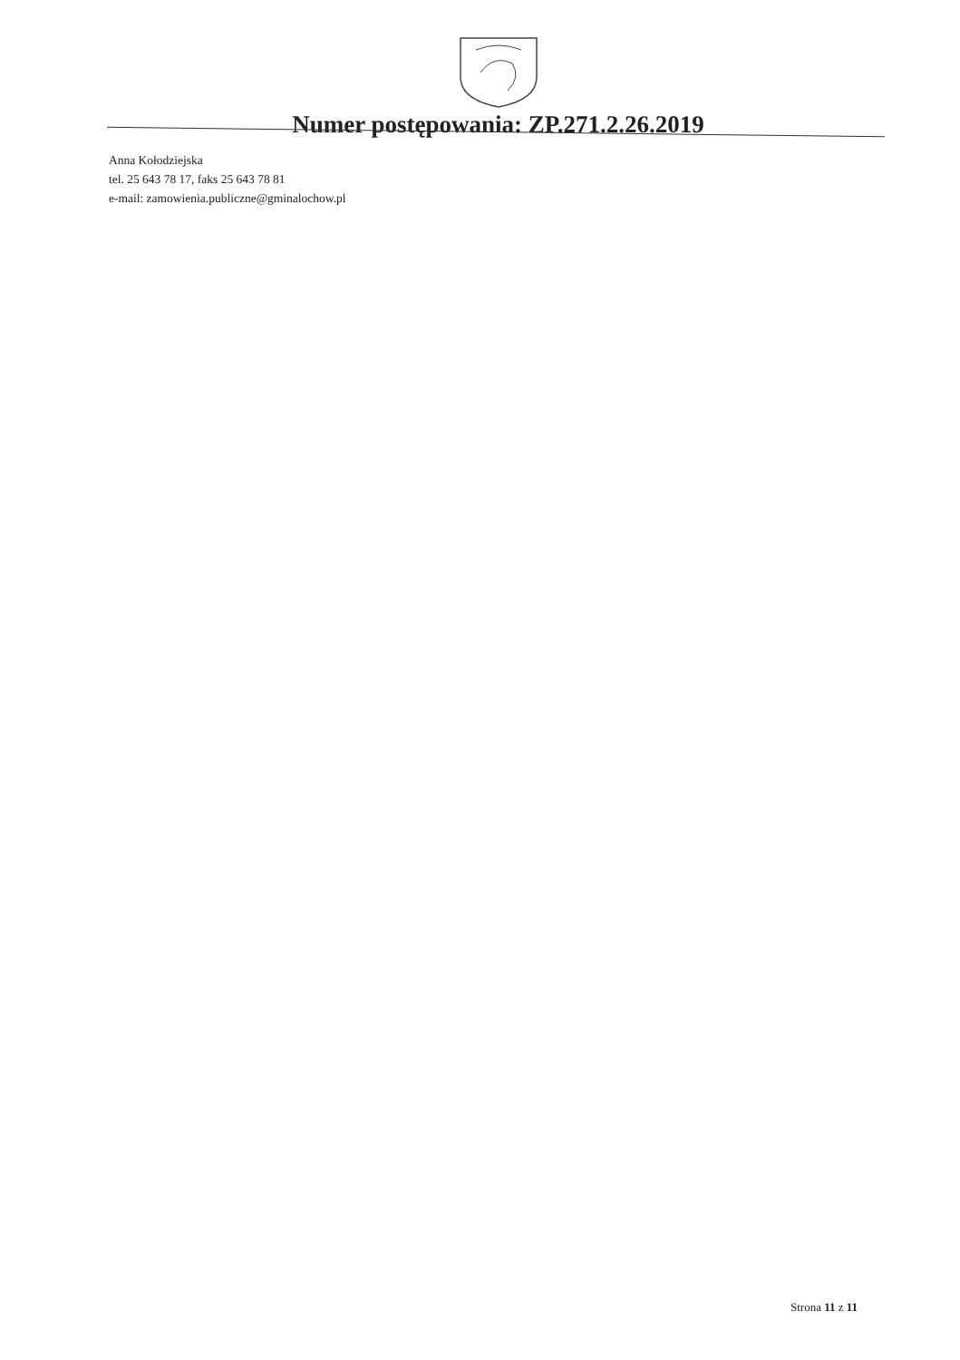Numer postępowania: ZP.271.2.26.2019
Anna Kołodziejska
tel. 25 643 78 17, faks 25 643 78 81
e-mail: zamowienia.publiczne@gminalochow.pl
Strona 11 z 11